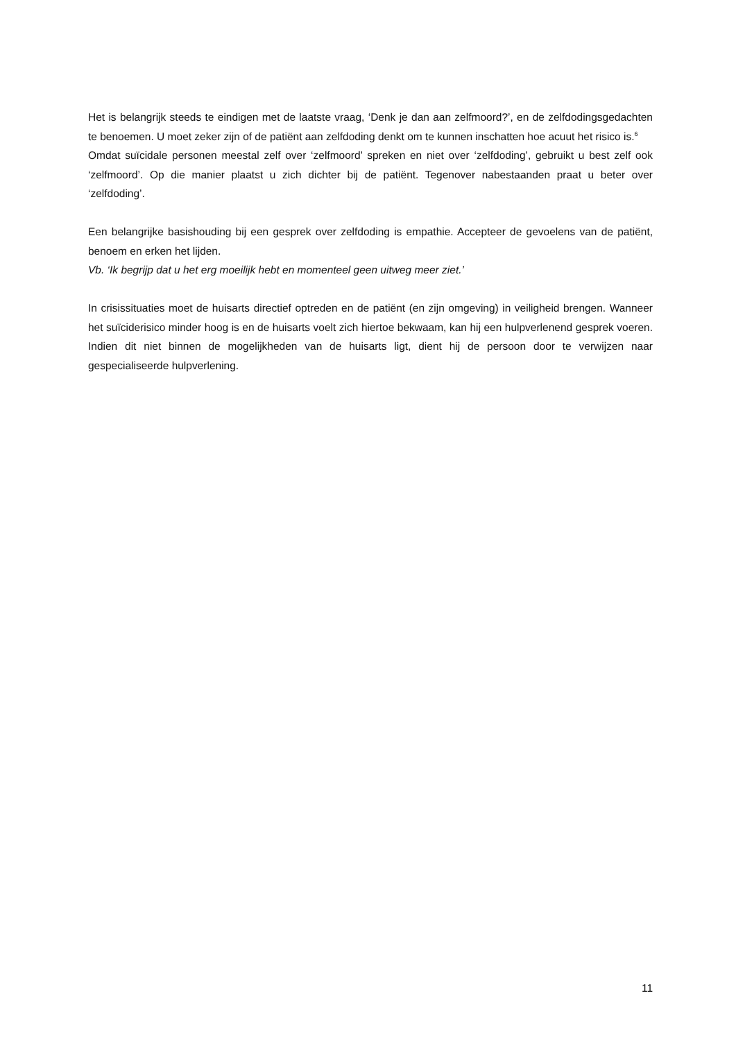Het is belangrijk steeds te eindigen met de laatste vraag, ‘Denk je dan aan zelfmoord?’, en de zelfdodingsgedachten te benoemen. U moet zeker zijn of de patiënt aan zelfdoding denkt om te kunnen inschatten hoe acuut het risico is.<sup>6</sup>
Omdat suïcidale personen meestal zelf over ‘zelfmoord’ spreken en niet over ‘zelfdoding’, gebruikt u best zelf ook ‘zelfmoord’. Op die manier plaatst u zich dichter bij de patiënt. Tegenover nabestaanden praat u beter over ‘zelfdoding’.
Een belangrijke basishouding bij een gesprek over zelfdoding is empathie. Accepteer de gevoelens van de patiënt, benoem en erken het lijden.
Vb. ‘Ik begrijp dat u het erg moeilijk hebt en momenteel geen uitweg meer ziet.’
In crisissituaties moet de huisarts directief optreden en de patiënt (en zijn omgeving) in veiligheid brengen. Wanneer het suïciderisico minder hoog is en de huisarts voelt zich hiertoe bekwaam, kan hij een hulpverlenend gesprek voeren. Indien dit niet binnen de mogelijkheden van de huisarts ligt, dient hij de persoon door te verwijzen naar gespecialiseerde hulpverlening.
11